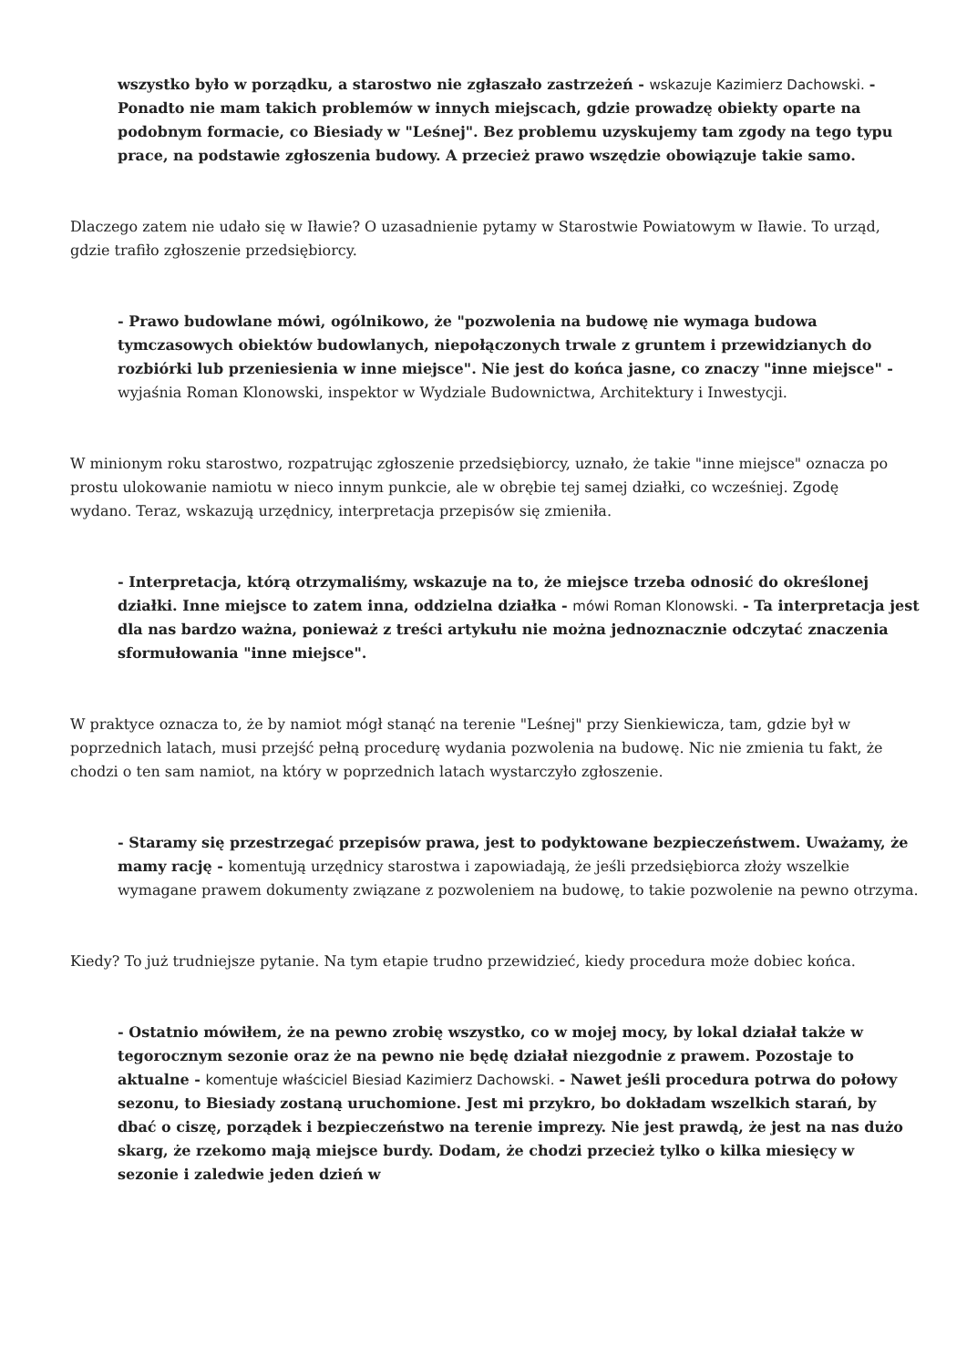wszystko było w porządku, a starostwo nie zgłaszało zastrzeżeń - wskazuje Kazimierz Dachowski. - Ponadto nie mam takich problemów w innych miejscach, gdzie prowadzę obiekty oparte na podobnym formacie, co Biesiady w "Leśnej". Bez problemu uzyskujemy tam zgody na tego typu prace, na podstawie zgłoszenia budowy. A przecież prawo wszędzie obowiązuje takie samo.
Dlaczego zatem nie udało się w Iławie? O uzasadnienie pytamy w Starostwie Powiatowym w Iławie. To urząd, gdzie trafiło zgłoszenie przedsiębiorcy.
- Prawo budowlane mówi, ogólnikowo, że "pozwolenia na budowę nie wymaga budowa tymczasowych obiektów budowlanych, niepołączonych trwale z gruntem i przewidzianych do rozbiórki lub przeniesienia w inne miejsce". Nie jest do końca jasne, co znaczy "inne miejsce" - wyjaśnia Roman Klonowski, inspektor w Wydziale Budownictwa, Architektury i Inwestycji.
W minionym roku starostwo, rozpatrując zgłoszenie przedsiębiorcy, uznało, że takie "inne miejsce" oznacza po prostu ulokowanie namiotu w nieco innym punkcie, ale w obrębie tej samej działki, co wcześniej. Zgodę wydano. Teraz, wskazują urzędnicy, interpretacja przepisów się zmieniła.
- Interpretacja, którą otrzymaliśmy, wskazuje na to, że miejsce trzeba odnosić do określonej działki. Inne miejsce to zatem inna, oddzielna działka - mówi Roman Klonowski. - Ta interpretacja jest dla nas bardzo ważna, ponieważ z treści artykułu nie można jednoznacznie odczytać znaczenia sformułowania "inne miejsce".
W praktyce oznacza to, że by namiot mógł stanąć na terenie "Leśnej" przy Sienkiewicza, tam, gdzie był w poprzednich latach, musi przejść pełną procedurę wydania pozwolenia na budowę. Nic nie zmienia tu fakt, że chodzi o ten sam namiot, na który w poprzednich latach wystarczyło zgłoszenie.
- Staramy się przestrzegać przepisów prawa, jest to podyktowane bezpieczeństwem. Uważamy, że mamy rację - komentują urzędnicy starostwa i zapowiadają, że jeśli przedsiębiorca złoży wszelkie wymagane prawem dokumenty związane z pozwoleniem na budowę, to takie pozwolenie na pewno otrzyma.
Kiedy? To już trudniejsze pytanie. Na tym etapie trudno przewidzieć, kiedy procedura może dobiec końca.
- Ostatnio mówiłem, że na pewno zrobię wszystko, co w mojej mocy, by lokal działał także w tegorocznym sezonie oraz że na pewno nie będę działał niezgodnie z prawem. Pozostaje to aktualne - komentuje właściciel Biesiad Kazimierz Dachowski. - Nawet jeśli procedura potrwa do połowy sezonu, to Biesiady zostaną uruchomione. Jest mi przykro, bo dokładam wszelkich starań, by dbać o ciszę, porządek i bezpieczeństwo na terenie imprezy. Nie jest prawdą, że jest na nas dużo skarg, że rzekomo mają miejsce burdy. Dodam, że chodzi przecież tylko o kilka miesięcy w sezonie i zaledwie jeden dzień w